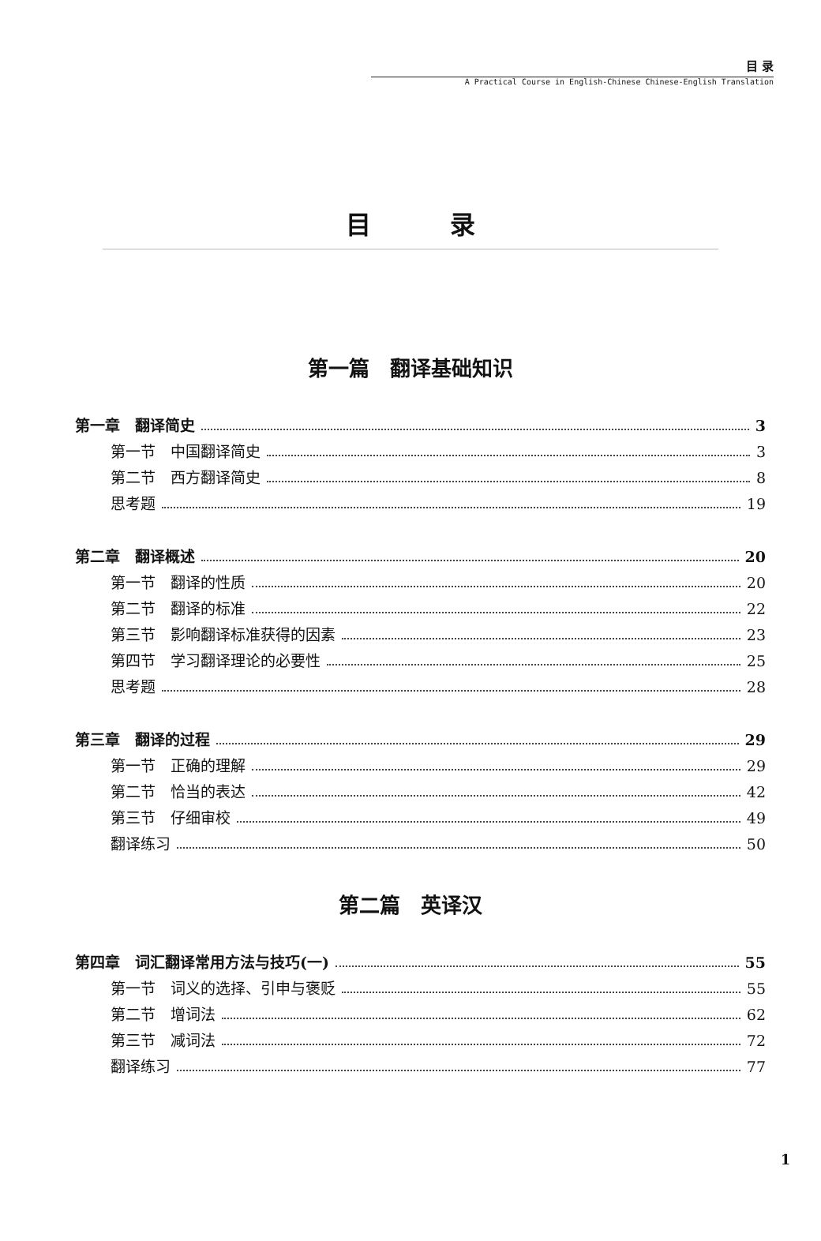目 录
A Practical Course in English-Chinese Chinese-English Translation
目录
第一篇　翻译基础知识
第一章　翻译简史 3
第一节　中国翻译简史 3
第二节　西方翻译简史 8
思考题 19
第二章　翻译概述 20
第一节　翻译的性质 20
第二节　翻译的标准 22
第三节　影响翻译标准获得的因素 23
第四节　学习翻译理论的必要性 25
思考题 28
第三章　翻译的过程 29
第一节　正确的理解 29
第二节　恰当的表达 42
第三节　仔细审校 49
翻译练习 50
第二篇　英译汉
第四章　词汇翻译常用方法与技巧(一) 55
第一节　词义的选择、引申与褒贬 55
第二节　增词法 62
第三节　减词法 72
翻译练习 77
1